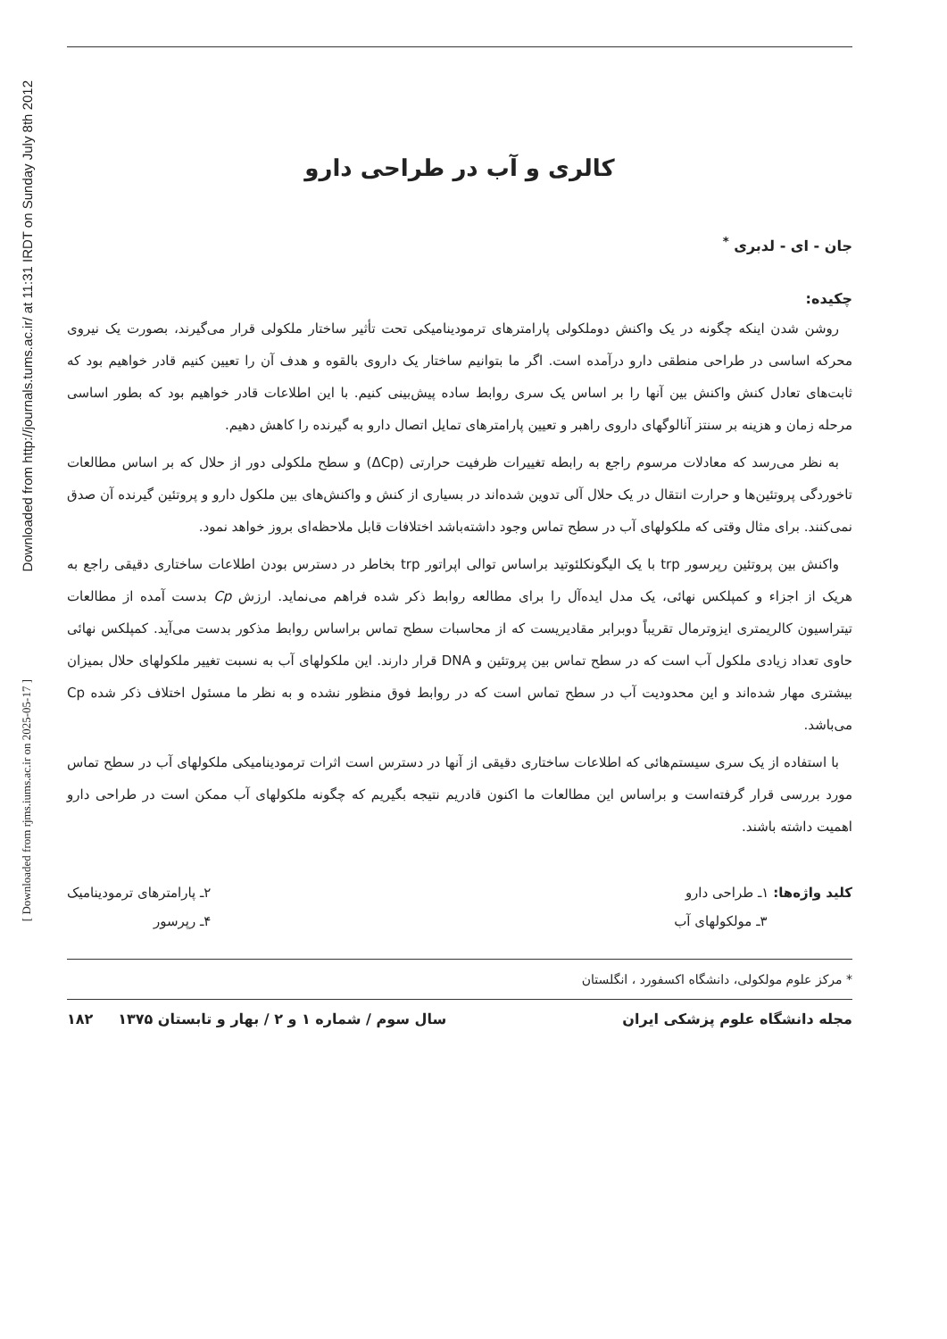Downloaded from http://journals.tums.ac.ir/ at 11:31 IRDT on Sunday July 8th 2012
[ Downloaded from rjms.iums.ac.ir on 2025-05-17 ]
کالری و آب در طراحی دارو
جان - ای - لدبری <sup>*</sup>
چکیده:
روشن شدن اینکه چگونه در یک واکنش دوملکولی پارامترهای ترمودینامیکی تحت تأثیر ساختار ملکولی قرار می‌گیرند، بصورت یک نیروی محرکه اساسی در طراحی منطقی دارو درآمده است. اگر ما بتوانیم ساختار یک داروی بالقوه و هدف آن را تعیین کنیم قادر خواهیم بود که ثابت‌های تعادل کنش واکنش بین آنها را بر اساس یک سری روابط ساده پیش‌بینی کنیم. با این اطلاعات قادر خواهیم بود که بطور اساسی مرحله زمان و هزینه بر سنتز آنالوگهای داروی راهبر و تعیین پارامترهای تمایل اتصال دارو به گیرنده را کاهش دهیم.
به نظر می‌رسد که معادلات مرسوم راجع به رابطه تغییرات ظرفیت حرارتی (ΔCp) و سطح ملکولی دور از حلال که بر اساس مطالعات تاخوردگی پروتئین‌ها و حرارت انتقال در یک حلال آلی تدوین شده‌اند در بسیاری از کنش و واکنش‌های بین ملکول دارو و پروتئین گیرنده آن صدق نمی‌کنند. برای مثال وقتی که ملکولهای آب در سطح تماس وجود داشته‌باشد اختلافات قابل ملاحظه‌ای بروز خواهد نمود.
واکنش بین پروتئین رپرسور trp با یک الیگونکلئوتید براساس توالی اپراتور trp بخاطر در دسترس بودن اطلاعات ساختاری دقیقی راجع به هریک از اجزاء و کمپلکس نهائی، یک مدل ایده‌آل را برای مطالعه روابط ذکر شده فراهم می‌نماید. ارزش Cp بدست آمده از مطالعات تیتراسیون کالریمتری ایزوترمال تقریباً دوبرابر مقادیریست که از محاسبات سطح تماس براساس روابط مذکور بدست می‌آید. کمپلکس نهائی حاوی تعداد زیادی ملکول آب است که در سطح تماس بین پروتئین و DNA قرار دارند. این ملکولهای آب به نسبت تغییر ملکولهای حلال بمیزان بیشتری مهار شده‌اند و این محدودیت آب در سطح تماس است که در روابط فوق منظور نشده و به نظر ما مسئول اختلاف ذکر شده Cp می‌باشد.
با استفاده از یک سری سیستم‌هائی که اطلاعات ساختاری دقیقی از آنها در دسترس است اثرات ترمودینامیکی ملکولهای آب در سطح تماس مورد بررسی قرار گرفته‌است و براساس این مطالعات ما اکنون قادریم نتیجه بگیریم که چگونه ملکولهای آب ممکن است در طراحی دارو اهمیت داشته باشند.
کلید واژه‌ها: ۱ـ طراحی دارو
۳ـ مولکولهای آب
۲ـ پارامترهای ترمودینامیک
۴ـ رپرسور
* مرکز علوم مولکولی، دانشگاه اکسفورد ، انگلستان
مجله دانشگاه علوم پزشکی ایران سال سوم / شماره ۱ و ۲ / بهار و تابستان ۱۳۷۵ ۱۸۲